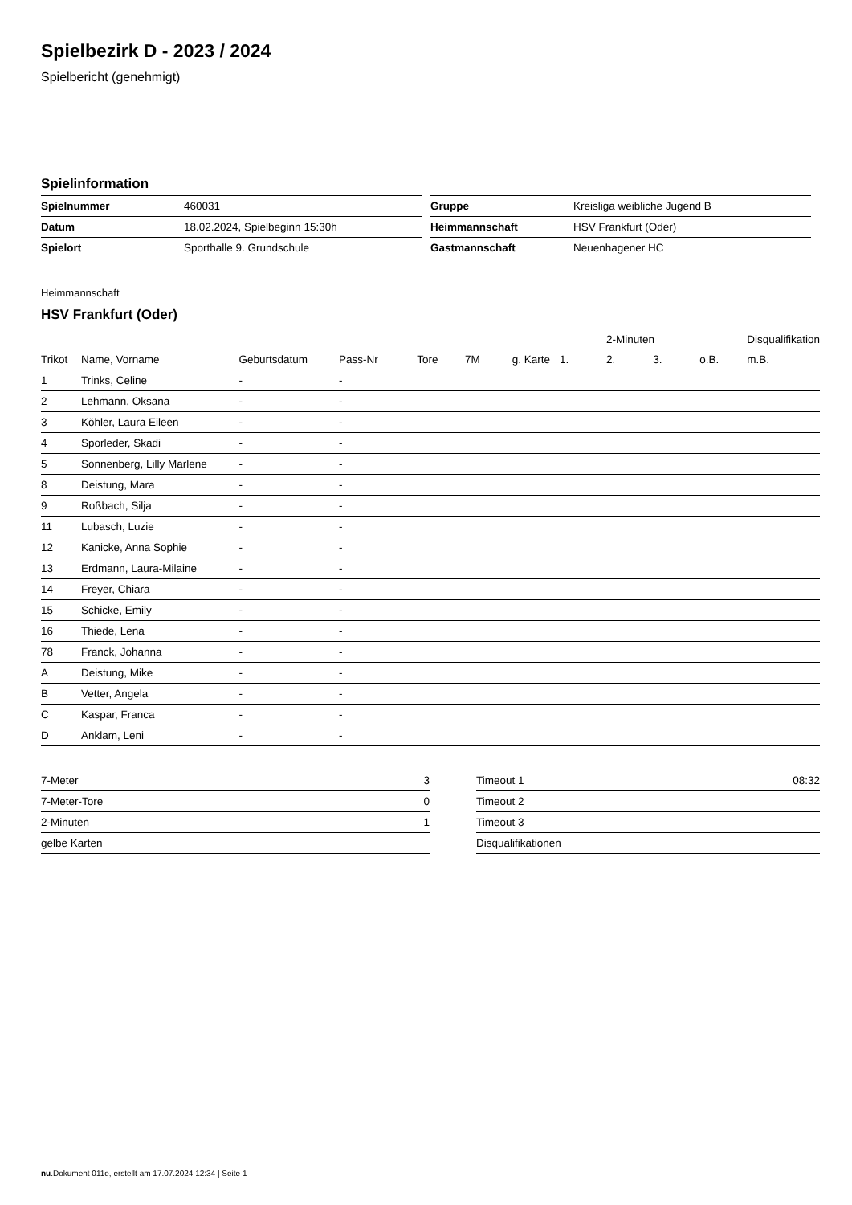Spielbezirk D - 2023 / 2024
Spielbericht (genehmigt)
Spielinformation
| Spielnummer | 460031 |
| Datum | 18.02.2024, Spielbeginn 15:30h |
| Spielort | Sporthalle 9. Grundschule |
| Gruppe | Kreisliga weibliche Jugend B |
| Heimmannschaft | HSV Frankfurt (Oder) |
| Gastmannschaft | Neuenhagener HC |
Heimmannschaft
HSV Frankfurt (Oder)
| | | | | | | | | 2-Minuten | | | Disqualifikation |
| --- | --- | --- | --- | --- | --- | --- | --- | --- | --- | --- | --- |
| Trikot | Name, Vorname | Geburtsdatum | Pass-Nr | Tore | 7M | g. Karte | 1. | 2. | 3. | o.B. | m.B. |
| 1 | Trinks, Celine | - | - | | | | | | | | |
| 2 | Lehmann, Oksana | - | - | | | | | | | | |
| 3 | Köhler, Laura Eileen | - | - | | | | | | | | |
| 4 | Sporleder, Skadi | - | - | | | | | | | | |
| 5 | Sonnenberg, Lilly Marlene | - | - | | | | | | | | |
| 8 | Deistung, Mara | - | - | | | | | | | | |
| 9 | Roßbach, Silja | - | - | | | | | | | | |
| 11 | Lubasch, Luzie | - | - | | | | | | | | |
| 12 | Kanicke, Anna Sophie | - | - | | | | | | | | |
| 13 | Erdmann, Laura-Milaine | - | - | | | | | | | | |
| 14 | Freyer, Chiara | - | - | | | | | | | | |
| 15 | Schicke, Emily | - | - | | | | | | | | |
| 16 | Thiede, Lena | - | - | | | | | | | | |
| 78 | Franck, Johanna | - | - | | | | | | | | |
| A | Deistung, Mike | - | - | | | | | | | | |
| B | Vetter, Angela | - | - | | | | | | | | |
| C | Kaspar, Franca | - | - | | | | | | | | |
| D | Anklam, Leni | - | - | | | | | | | | |
| 7-Meter | 3 |
| 7-Meter-Tore | 0 |
| 2-Minuten | 1 |
| gelbe Karten | |
| Timeout 1 | 08:32 |
| Timeout 2 | |
| Timeout 3 | |
| Disqualifikationen | |
nu.Dokument 011e, erstellt am 17.07.2024 12:34 | Seite 1